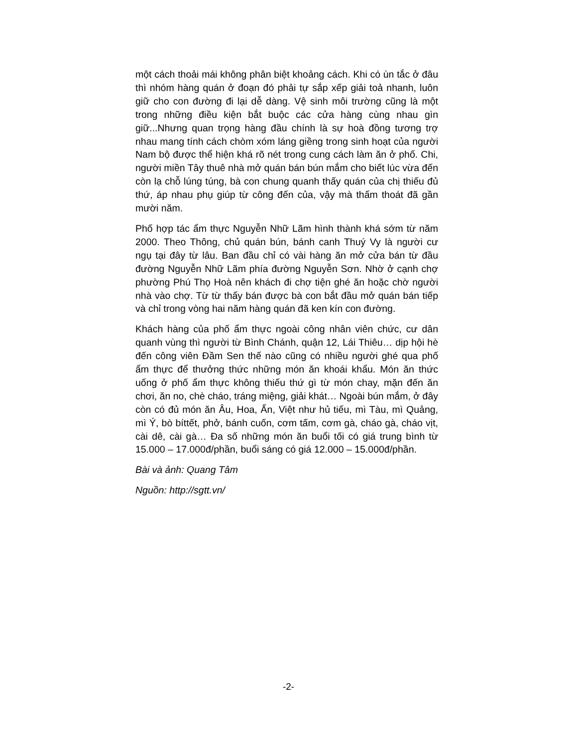một cách thoải mái không phân biệt khoảng cách. Khi có ùn tắc ở đâu thì nhóm hàng quán ở đoạn đó phải tự sắp xếp giải toả nhanh, luôn giữ cho con đường đi lại dễ dàng. Vệ sinh môi trường cũng là một trong những điều kiện bắt buộc các cửa hàng cùng nhau gìn giữ...Nhưng quan trọng hàng đầu chính là sự hoà đồng tương trợ nhau mang tính cách chòm xóm láng giềng trong sinh hoạt của người Nam bộ được thể hiện khá rõ nét trong cung cách làm ăn ở phố. Chi, người miền Tây thuê nhà mở quán bán bún mắm cho biết lúc vừa đến còn lạ chỗ lúng túng, bà con chung quanh thấy quán của chị thiếu đủ thứ, áp nhau phụ giúp từ công đến của, vậy mà thấm thoát đã gần mười năm.
Phố hợp tác ẩm thực Nguyễn Nhữ Lãm hình thành khá sớm từ năm 2000. Theo Thông, chủ quán bún, bánh canh Thuý Vy là người cư ngụ tại đây từ lâu. Ban đầu chỉ có vài hàng ăn mở cửa bán từ đầu đường Nguyễn Nhữ Lãm phía đường Nguyễn Sơn. Nhờ ở cạnh chợ phường Phú Thọ Hoà nên khách đi chợ tiện ghé ăn hoặc chờ người nhà vào chợ. Từ từ thấy bán được bà con bắt đầu mở quán bán tiếp và chỉ trong vòng hai năm hàng quán đã ken kín con đường.
Khách hàng của phố ẩm thực ngoài công nhân viên chức, cư dân quanh vùng thì người từ Bình Chánh, quận 12, Lái Thiêu… dịp hội hè đến công viên Đầm Sen thế nào cũng có nhiều người ghé qua phố ẩm thực để thưởng thức những món ăn khoái khẩu. Món ăn thức uống ở phố ẩm thực không thiếu thứ gì từ món chay, mặn đến ăn chơi, ăn no, chè cháo, tráng miệng, giải khát… Ngoài bún mắm, ở đây còn có đủ món ăn Âu, Hoa, Ấn, Việt như hủ tiếu, mì Tàu, mì Quảng, mì Ý, bò bíttết, phở, bánh cuốn, cơm tấm, cơm gà, cháo gà, cháo vịt, cài dê, cài gà… Đa số những món ăn buổi tối có giá trung bình từ 15.000 – 17.000đ/phần, buổi sáng có giá 12.000 – 15.000đ/phần.
Bài và ảnh: Quang Tâm
Nguồn: http://sgtt.vn/
-2-